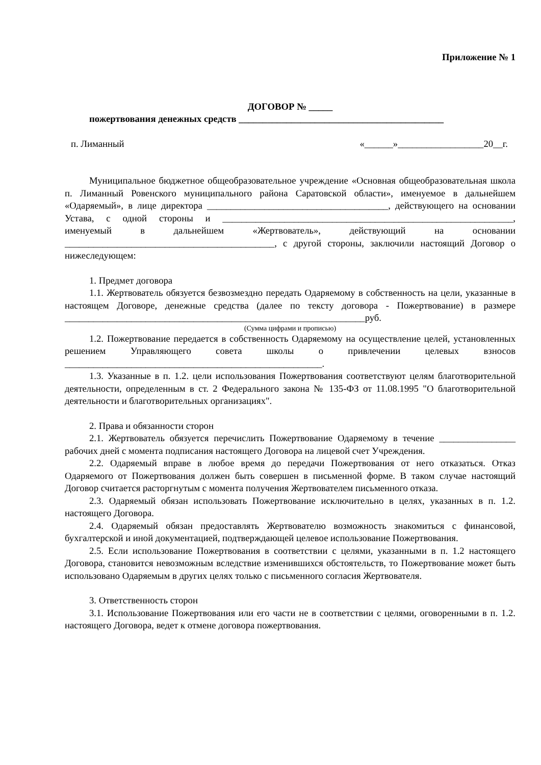Приложение № 1
ДОГОВОР № _____
пожертвования денежных средств ___________________________________________
п. Лиманный «______»__________________20__г.
Муниципальное бюджетное общеобразовательное учреждение «Основная общеобразовательная школа п. Лиманный Ровенского муниципального района Саратовской области», именуемое в дальнейшем «Одаряемый», в лице директора ______________________________________, действующего на основании Устава, с одной стороны и _____________________________________________________________, именуемый в дальнейшем «Жертвователь», действующий на основании ____________________________________________, с другой стороны, заключили настоящий Договор о нижеследующем:
1. Предмет договора
1.1. Жертвователь обязуется безвозмездно передать Одаряемому в собственность на цели, указанные в настоящем Договоре, денежные средства (далее по тексту договора - Пожертвование) в размере _______________________________________________________________руб.
(Сумма цифрами и прописью)
1.2. Пожертвование передается в собственность Одаряемому на осуществление целей, установленных решением Управляющего совета школы о привлечении целевых взносов ______________________________________________________.
1.3. Указанные в п. 1.2. цели использования Пожертвования соответствуют целям благотворительной деятельности, определенным в ст. 2 Федерального закона № 135-ФЗ от 11.08.1995 "О благотворительной деятельности и благотворительных организациях".
2. Права и обязанности сторон
2.1. Жертвователь обязуется перечислить Пожертвование Одаряемому в течение ________________ рабочих дней с момента подписания настоящего Договора на лицевой счет Учреждения.
2.2. Одаряемый вправе в любое время до передачи Пожертвования от него отказаться. Отказ Одаряемого от Пожертвования должен быть совершен в письменной форме. В таком случае настоящий Договор считается расторгнутым с момента получения Жертвователем письменного отказа.
2.3. Одаряемый обязан использовать Пожертвование исключительно в целях, указанных в п. 1.2. настоящего Договора.
2.4. Одаряемый обязан предоставлять Жертвователю возможность знакомиться с финансовой, бухгалтерской и иной документацией, подтверждающей целевое использование Пожертвования.
2.5. Если использование Пожертвования в соответствии с целями, указанными в п. 1.2 настоящего Договора, становится невозможным вследствие изменившихся обстоятельств, то Пожертвование может быть использовано Одаряемым в других целях только с письменного согласия Жертвователя.
3. Ответственность сторон
3.1. Использование Пожертвования или его части не в соответствии с целями, оговоренными в п. 1.2. настоящего Договора, ведет к отмене договора пожертвования.